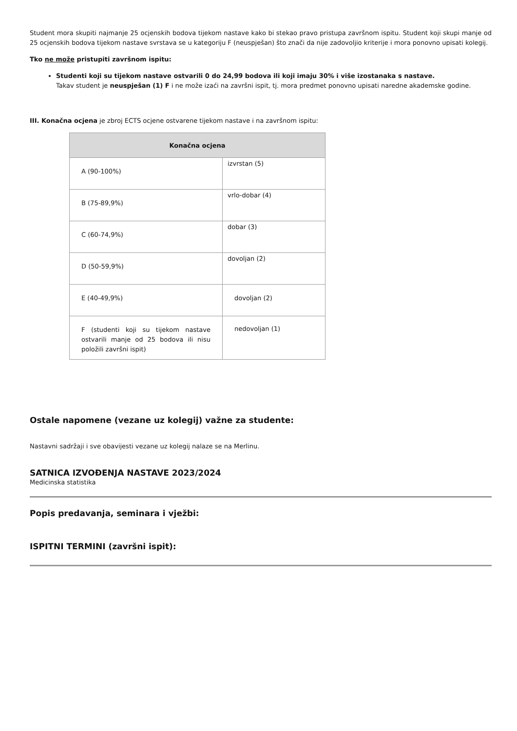Student mora skupiti najmanje 25 ocjenskih bodova tijekom nastave kako bi stekao pravo pristupa završnom ispitu. Student koji skupi manje od 25 ocjenskih bodova tijekom nastave svrstava se u kategoriju F (neuspješan) što znači da nije zadovoljio kriterije i mora ponovno upisati kolegij.
Tko ne može pristupiti završnom ispitu:
Studenti koji su tijekom nastave ostvarili 0 do 24,99 bodova ili koji imaju 30% i više izostanaka s nastave.
Takav student je neuspješan (1) F i ne može izaći na završni ispit, tj. mora predmet ponovno upisati naredne akademske godine.
III. Konačna ocjena je zbroj ECTS ocjene ostvarene tijekom nastave i na završnom ispitu:
| Konačna ocjena | |
| --- | --- |
| A (90-100%) | izvrstan (5) |
| B (75-89,9%) | vrlo-dobar (4) |
| C (60-74,9%) | dobar (3) |
| D (50-59,9%) | dovoljan (2) |
| E (40-49,9%) | dovoljan (2) |
| F (studenti koji su tijekom nastave ostvarili manje od 25 bodova ili nisu položili završni ispit) | nedovoljan (1) |
Ostale napomene (vezane uz kolegij) važne za studente:
Nastavni sadržaji i sve obavijesti vezane uz kolegij nalaze se na Merlinu.
SATNICA IZVOĐENJA NASTAVE 2023/2024
Medicinska statistika
Popis predavanja, seminara i vježbi:
ISPITNI TERMINI (završni ispit):